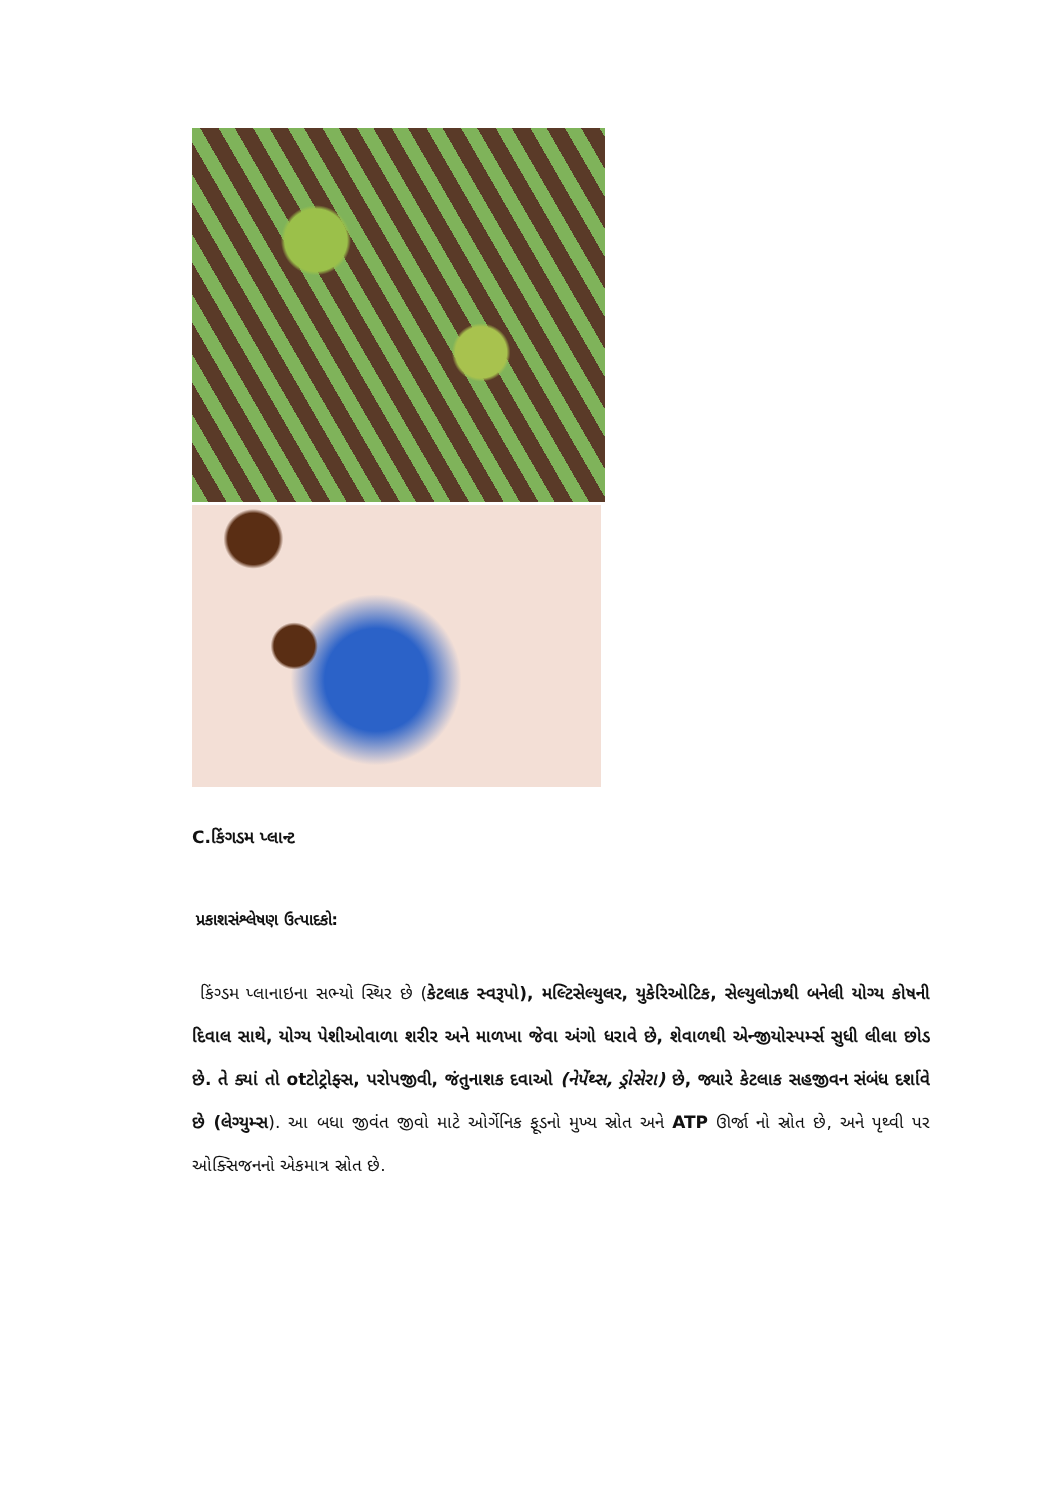C.કિંગડમ પ્લાન્ટ
પ્રકાશસંશ્લેષણ ઉત્પાદકો:
કિંગ્ડમ પ્લાનાઇના સભ્યો સ્થિર છે (કેટલાક સ્વરૂપો), મલ્ટિસેલ્યુલર, યુકેરિઓટિક, સેલ્યુલોઝથી બનેલી યોગ્ય કોષની દિવાલ સાથે, યોગ્ય પેશીઓવાળા શરીર અને માળખા જેવા અંગો ધરાવે છે, શેવાળથી એન્જીયોસ્પર્મ્સ સુધી લીલા છોડ છે. તે ક્યાં તો otટોટ્રોફ્સ, પરોપજીવી, જંતુનાશક દવાઓ (નેપેંથ્સ, ડ્રોસેરા) છે, જ્યારે કેટલાક સહજીવન સંબંધ દર્શાવે છે (લેગ્યુમ્સ). આ બધા જીવંત જીવો માટે ઓર્ગેનિક ફૂડનો મુખ્ય સ્રોત અને ATP ઊર્જા નો સ્રોત છે, અને પૃથ્વી પર ઓક્સિજનનો એકમાત્ર સ્રોત છે.